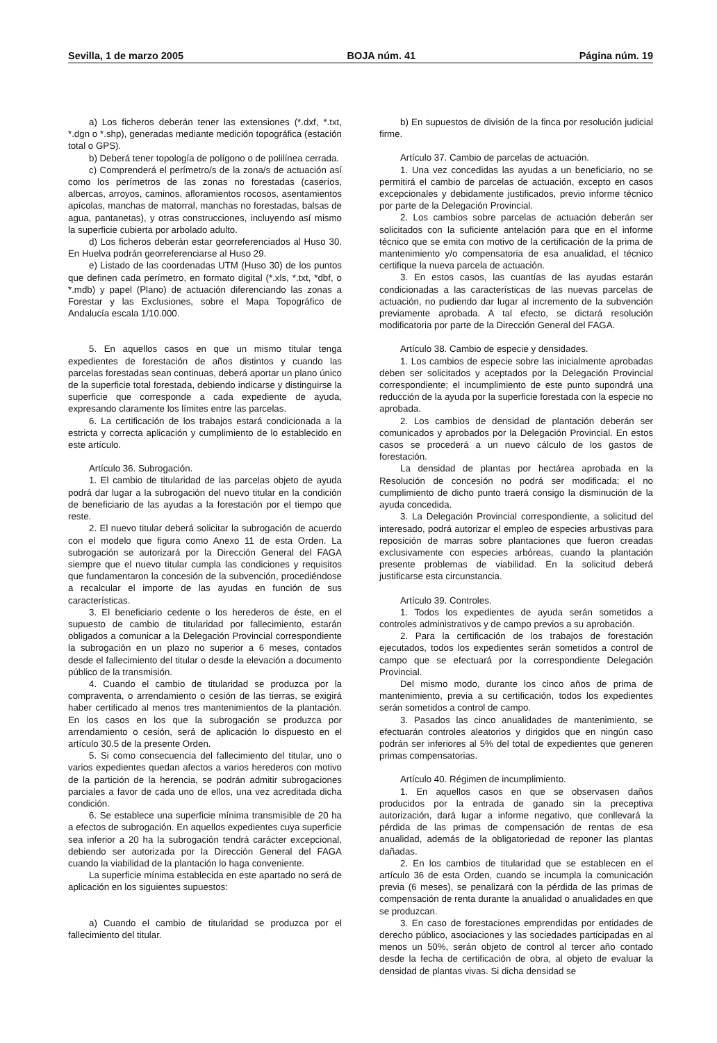Sevilla, 1 de marzo 2005 BOJA núm. 41 Página núm. 19
a) Los ficheros deberán tener las extensiones (*.dxf, *.txt, *.dgn o *.shp), generadas mediante medición topográfica (estación total o GPS).
b) Deberá tener topología de polígono o de polilínea cerrada.
c) Comprenderá el perímetro/s de la zona/s de actuación así como los perímetros de las zonas no forestadas (caseríos, albercas, arroyos, caminos, afloramientos rocosos, asentamientos apícolas, manchas de matorral, manchas no forestadas, balsas de agua, pantanetas), y otras construcciones, incluyendo así mismo la superficie cubierta por arbolado adulto.
d) Los ficheros deberán estar georreferenciados al Huso 30. En Huelva podrán georreferenciarse al Huso 29.
e) Listado de las coordenadas UTM (Huso 30) de los puntos que definen cada perímetro, en formato digital (*.xls, *.txt, *dbf, o *.mdb) y papel (Plano) de actuación diferenciando las zonas a Forestar y las Exclusiones, sobre el Mapa Topográfico de Andalucía escala 1/10.000.
5. En aquellos casos en que un mismo titular tenga expedientes de forestación de años distintos y cuando las parcelas forestadas sean continuas, deberá aportar un plano único de la superficie total forestada, debiendo indicarse y distinguirse la superficie que corresponde a cada expediente de ayuda, expresando claramente los límites entre las parcelas.
6. La certificación de los trabajos estará condicionada a la estricta y correcta aplicación y cumplimiento de lo establecido en este artículo.
Artículo 36. Subrogación.
1. El cambio de titularidad de las parcelas objeto de ayuda podrá dar lugar a la subrogación del nuevo titular en la condición de beneficiario de las ayudas a la forestación por el tiempo que reste.
2. El nuevo titular deberá solicitar la subrogación de acuerdo con el modelo que figura como Anexo 11 de esta Orden. La subrogación se autorizará por la Dirección General del FAGA siempre que el nuevo titular cumpla las condiciones y requisitos que fundamentaron la concesión de la subvención, procediéndose a recalcular el importe de las ayudas en función de sus características.
3. El beneficiario cedente o los herederos de éste, en el supuesto de cambio de titularidad por fallecimiento, estarán obligados a comunicar a la Delegación Provincial correspondiente la subrogación en un plazo no superior a 6 meses, contados desde el fallecimiento del titular o desde la elevación a documento público de la transmisión.
4. Cuando el cambio de titularidad se produzca por la compraventa, o arrendamiento o cesión de las tierras, se exigirá haber certificado al menos tres mantenimientos de la plantación. En los casos en los que la subrogación se produzca por arrendamiento o cesión, será de aplicación lo dispuesto en el artículo 30.5 de la presente Orden.
5. Si como consecuencia del fallecimiento del titular, uno o varios expedientes quedan afectos a varios herederos con motivo de la partición de la herencia, se podrán admitir subrogaciones parciales a favor de cada uno de ellos, una vez acreditada dicha condición.
6. Se establece una superficie mínima transmisible de 20 ha a efectos de subrogación. En aquellos expedientes cuya superficie sea inferior a 20 ha la subrogación tendrá carácter excepcional, debiendo ser autorizada por la Dirección General del FAGA cuando la viabilidad de la plantación lo haga conveniente.
La superficie mínima establecida en este apartado no será de aplicación en los siguientes supuestos:
a) Cuando el cambio de titularidad se produzca por el fallecimiento del titular.
b) En supuestos de división de la finca por resolución judicial firme.
Artículo 37. Cambio de parcelas de actuación.
1. Una vez concedidas las ayudas a un beneficiario, no se permitirá el cambio de parcelas de actuación, excepto en casos excepcionales y debidamente justificados, previo informe técnico por parte de la Delegación Provincial.
2. Los cambios sobre parcelas de actuación deberán ser solicitados con la suficiente antelación para que en el informe técnico que se emita con motivo de la certificación de la prima de mantenimiento y/o compensatoria de esa anualidad, el técnico certifique la nueva parcela de actuación.
3. En estos casos, las cuantías de las ayudas estarán condicionadas a las características de las nuevas parcelas de actuación, no pudiendo dar lugar al incremento de la subvención previamente aprobada. A tal efecto, se dictará resolución modificatoria por parte de la Dirección General del FAGA.
Artículo 38. Cambio de especie y densidades.
1. Los cambios de especie sobre las inicialmente aprobadas deben ser solicitados y aceptados por la Delegación Provincial correspondiente; el incumplimiento de este punto supondrá una reducción de la ayuda por la superficie forestada con la especie no aprobada.
2. Los cambios de densidad de plantación deberán ser comunicados y aprobados por la Delegación Provincial. En estos casos se procederá a un nuevo cálculo de los gastos de forestación.
La densidad de plantas por hectárea aprobada en la Resolución de concesión no podrá ser modificada; el no cumplimiento de dicho punto traerá consigo la disminución de la ayuda concedida.
3. La Delegación Provincial correspondiente, a solicitud del interesado, podrá autorizar el empleo de especies arbustivas para reposición de marras sobre plantaciones que fueron creadas exclusivamente con especies arbóreas, cuando la plantación presente problemas de viabilidad. En la solicitud deberá justificarse esta circunstancia.
Artículo 39. Controles.
1. Todos los expedientes de ayuda serán sometidos a controles administrativos y de campo previos a su aprobación.
2. Para la certificación de los trabajos de forestación ejecutados, todos los expedientes serán sometidos a control de campo que se efectuará por la correspondiente Delegación Provincial.
Del mismo modo, durante los cinco años de prima de mantenimiento, previa a su certificación, todos los expedientes serán sometidos a control de campo.
3. Pasados las cinco anualidades de mantenimiento, se efectuarán controles aleatorios y dirigidos que en ningún caso podrán ser inferiores al 5% del total de expedientes que generen primas compensatorias.
Artículo 40. Régimen de incumplimiento.
1. En aquellos casos en que se observasen daños producidos por la entrada de ganado sin la preceptiva autorización, dará lugar a informe negativo, que conllevará la pérdida de las primas de compensación de rentas de esa anualidad, además de la obligatoriedad de reponer las plantas dañadas.
2. En los cambios de titularidad que se establecen en el artículo 36 de esta Orden, cuando se incumpla la comunicación previa (6 meses), se penalizará con la pérdida de las primas de compensación de renta durante la anualidad o anualidades en que se produzcan.
3. En caso de forestaciones emprendidas por entidades de derecho público, asociaciones y las sociedades participadas en al menos un 50%, serán objeto de control al tercer año contado desde la fecha de certificación de obra, al objeto de evaluar la densidad de plantas vivas. Si dicha densidad se